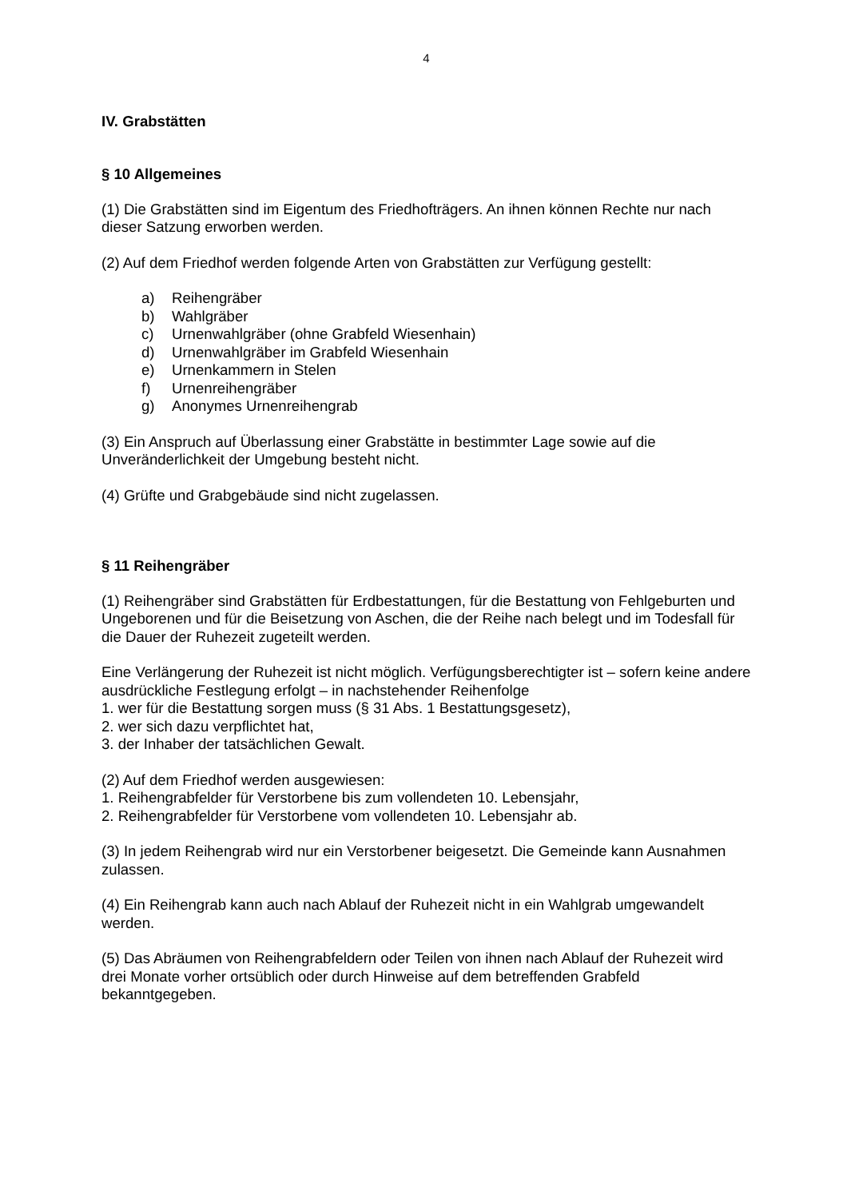4
IV. Grabstätten
§ 10 Allgemeines
(1) Die Grabstätten sind im Eigentum des Friedhofträgers. An ihnen können Rechte nur nach dieser Satzung erworben werden.
(2) Auf dem Friedhof werden folgende Arten von Grabstätten zur Verfügung gestellt:
a) Reihengräber
b) Wahlgräber
c) Urnenwahlgräber (ohne Grabfeld Wiesenhain)
d) Urnenwahlgräber im Grabfeld Wiesenhain
e) Urnenkammern in Stelen
f) Urnenreihengräber
g) Anonymes Urnenreihengrab
(3) Ein Anspruch auf Überlassung einer Grabstätte in bestimmter Lage sowie auf die Unveränderlichkeit der Umgebung besteht nicht.
(4) Grüfte und Grabgebäude sind nicht zugelassen.
§ 11 Reihengräber
(1) Reihengräber sind Grabstätten für Erdbestattungen, für die Bestattung von Fehlgeburten und Ungeborenen und für die Beisetzung von Aschen, die der Reihe nach belegt und im Todesfall für die Dauer der Ruhezeit zugeteilt werden.
Eine Verlängerung der Ruhezeit ist nicht möglich. Verfügungsberechtigter ist – sofern keine andere ausdrückliche Festlegung erfolgt – in nachstehender Reihenfolge
1. wer für die Bestattung sorgen muss (§ 31 Abs. 1 Bestattungsgesetz),
2. wer sich dazu verpflichtet hat,
3. der Inhaber der tatsächlichen Gewalt.
(2) Auf dem Friedhof werden ausgewiesen:
1. Reihengrabfelder für Verstorbene bis zum vollendeten 10. Lebensjahr,
2. Reihengrabfelder für Verstorbene vom vollendeten 10. Lebensjahr ab.
(3) In jedem Reihengrab wird nur ein Verstorbener beigesetzt. Die Gemeinde kann Ausnahmen zulassen.
(4) Ein Reihengrab kann auch nach Ablauf der Ruhezeit nicht in ein Wahlgrab umgewandelt werden.
(5) Das Abräumen von Reihengrabfeldern oder Teilen von ihnen nach Ablauf der Ruhezeit wird drei Monate vorher ortsüblich oder durch Hinweise auf dem betreffenden Grabfeld bekanntgegeben.